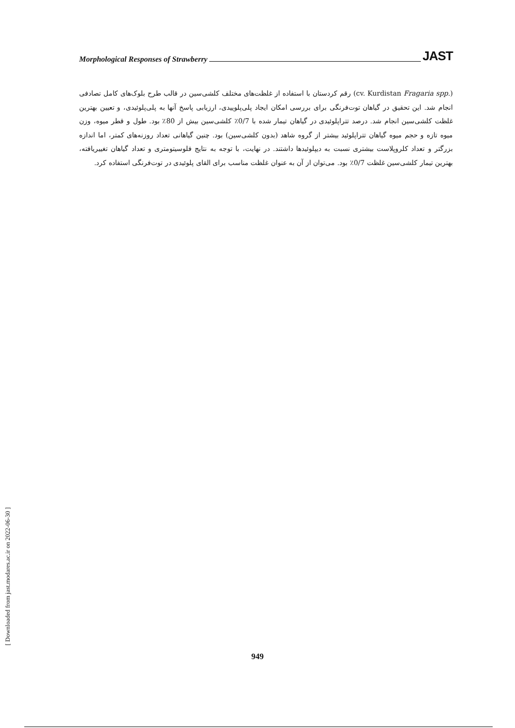Morphological Responses of Strawberry JAST
(Fragaria spp. cv. Kurdistan) رقم کردستان با استفاده از غلظت‌های مختلف کلشی‌سین در قالب طرح بلوک‌های کامل تصادفی انجام شد. این تحقیق در گیاهان توت‌فرنگی برای بررسی امکان ایجاد پلی‌پلوییدی، ارزیابی پاسخ آنها به پلی‌پلوئیدی، و تعیین بهترین غلظت کلشی‌سین انجام شد. درصد تتراپلوئیدی در گیاهان تیمار شده با 0/7٪ کلشی‌سین بیش از 80٪ بود. طول و قطر میوه، وزن میوه تازه و حجم میوه گیاهان تتراپلوئید بیشتر از گروه شاهد (بدون کلشی‌سین) بود. چنین گیاهانی تعداد روزنه‌های کمتر، اما اندازه بزرگتر و تعداد کلروپلاست بیشتری نسبت به دیپلوئیدها داشتند. در نهایت، با توجه به نتایج فلوسیتومتری و تعداد گیاهان تغییریافته، بهترین تیمار کلشی‌سین غلظت 0/7٪ بود. می‌توان از آن به عنوان غلظت مناسب برای القای پلوئیدی در توت‌فرنگی استفاده کرد.
[ Downloaded from jast.modares.ac.ir on 2022-06-30 ]
949